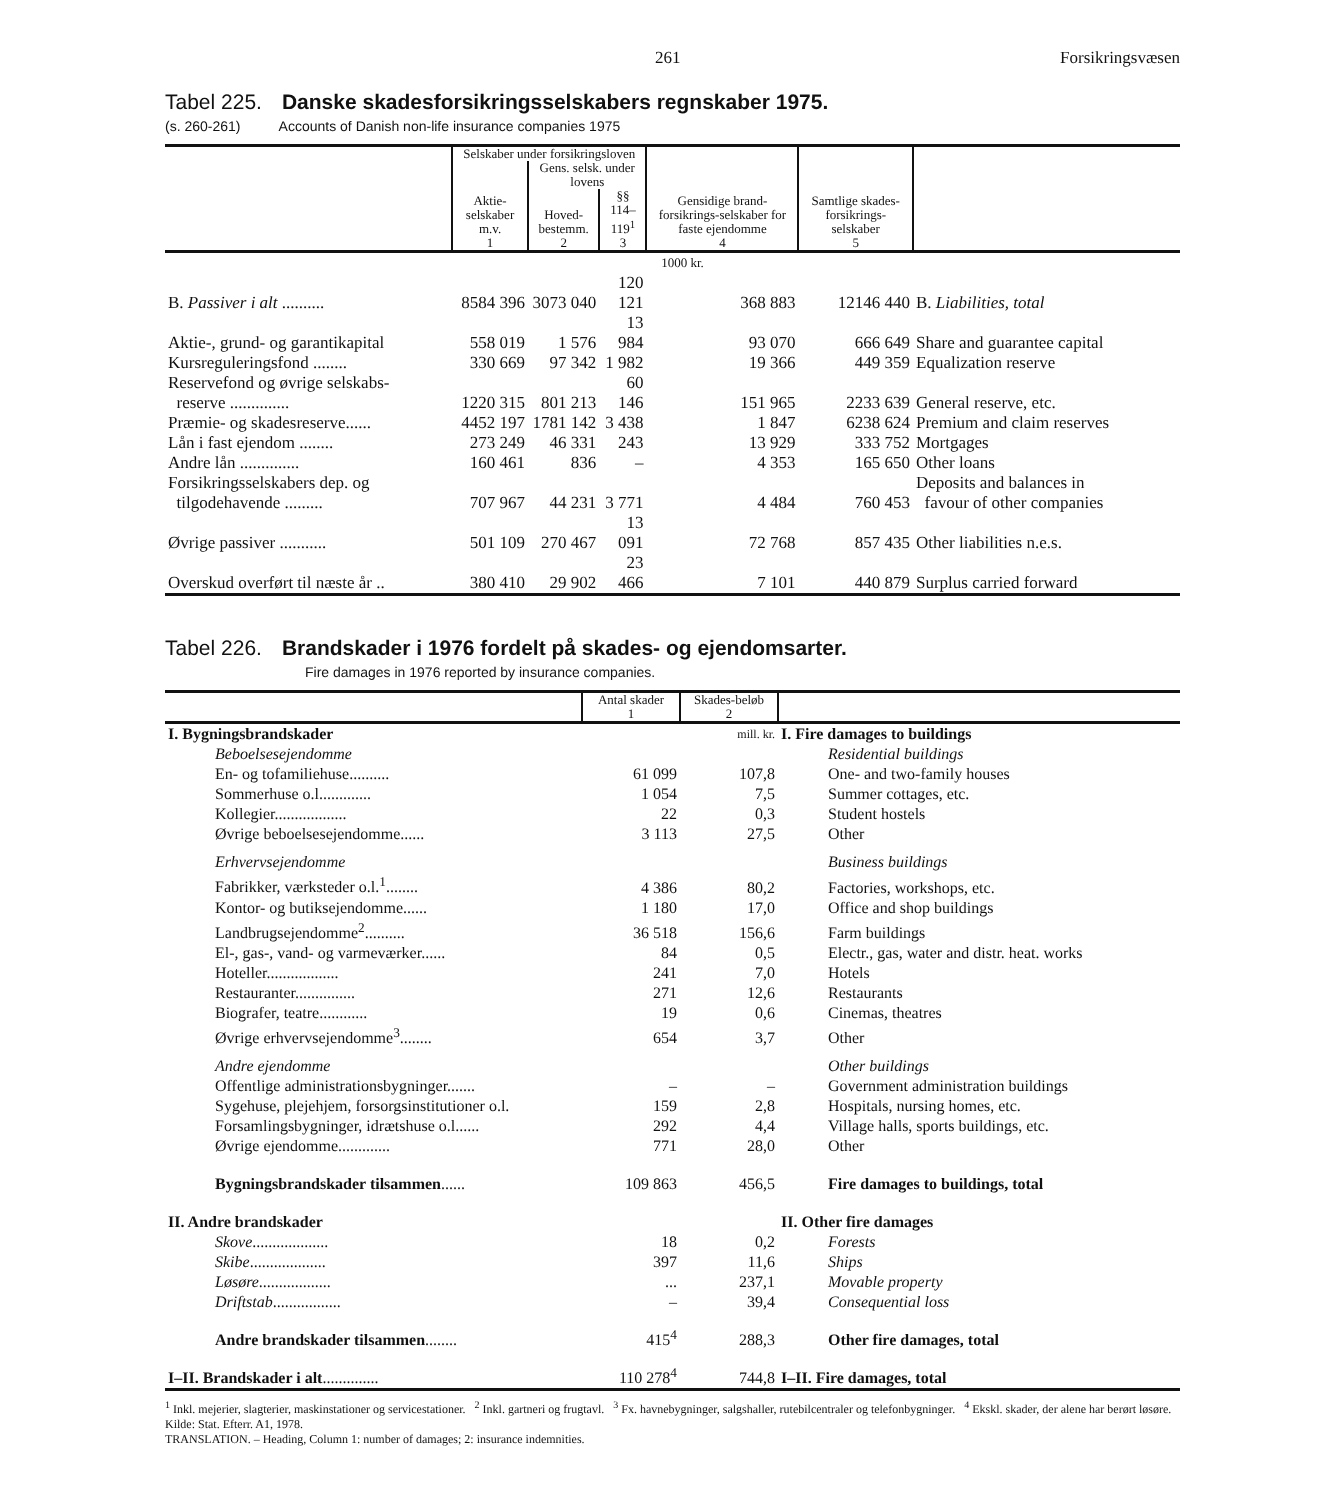261 Forsikringsvæsen
Tabel 225. Danske skadesforsikringsselskabers regnskaber 1975.
(s. 260-261) Accounts of Danish non-life insurance companies 1975
| | Selskaber under forsikringsloven | | | Gensidige brand-forsikrings-selskaber for faste ejendomme 4 | Samtlige skades-forsikrings-selskaber 5 | |
| --- | --- | --- | --- | --- | --- | --- |
| | Aktie-selskaber m.v. 1 | Gens. selsk. under lovens | | | | |
| | | Hoved-bestemm. 2 | §§ 114–119<sup>1</sup> 3 | | | |
| | 1000 kr. | | | | | |
| B. Passiver i alt .......... | 8584 396 | 3073 040 | 120 121 | 368 883 | 12146 440 | B. Liabilities, total |
| Aktie-, grund- og garantikapital | 558 019 | 1 576 | 13 984 | 93 070 | 666 649 | Share and guarantee capital |
| Kursreguleringsfond ........ | 330 669 | 97 342 | 1 982 | 19 366 | 449 359 | Equalization reserve |
| Reservefond og øvrige selskabs- reserve .............. | 1220 315 | 801 213 | 60 146 | 151 965 | 2233 639 | General reserve, etc. |
| Præmie- og skadesreserve...... | 4452 197 | 1781 142 | 3 438 | 1 847 | 6238 624 | Premium and claim reserves |
| Lån i fast ejendom ........ | 273 249 | 46 331 | 243 | 13 929 | 333 752 | Mortgages |
| Andre lån .............. | 160 461 | 836 | – | 4 353 | 165 650 | Other loans |
| Forsikringsselskabers dep. og tilgodehavende ......... | 707 967 | 44 231 | 3 771 | 4 484 | 760 453 | Deposits and balances in favour of other companies |
| Øvrige passiver ........... | 501 109 | 270 467 | 13 091 | 72 768 | 857 435 | Other liabilities n.e.s. |
| Overskud overført til næste år .. | 380 410 | 29 902 | 23 466 | 7 101 | 440 879 | Surplus carried forward |
Tabel 226. Brandskader i 1976 fordelt på skades- og ejendomsarter.
Fire damages in 1976 reported by insurance companies.
| | Antal skader 1 | Skades-beløb 2 | |
| --- | --- | --- | --- |
| I. Bygningsbrandskader | | mill. kr. | I. Fire damages to buildings |
| Beboelsesejendomme | | | Residential buildings |
| En- og tofamiliehuse.......... | 61 099 | 107,8 | One- and two-family houses |
| Sommerhuse o.l............. | 1 054 | 7,5 | Summer cottages, etc. |
| Kollegier.................. | 22 | 0,3 | Student hostels |
| Øvrige beboelsesejendomme...... | 3 113 | 27,5 | Other |
| Erhvervsejendomme | | | Business buildings |
| Fabrikker, værksteder o.l.<sup>1</sup>........ | 4 386 | 80,2 | Factories, workshops, etc. |
| Kontor- og butiksejendomme...... | 1 180 | 17,0 | Office and shop buildings |
| Landbrugsejendomme<sup>2</sup>.......... | 36 518 | 156,6 | Farm buildings |
| El-, gas-, vand- og varmeværker...... | 84 | 0,5 | Electr., gas, water and distr. heat. works |
| Hoteller.................. | 241 | 7,0 | Hotels |
| Restauranter............... | 271 | 12,6 | Restaurants |
| Biografer, teatre............ | 19 | 0,6 | Cinemas, theatres |
| Øvrige erhvervsejendomme<sup>3</sup>........ | 654 | 3,7 | Other |
| Andre ejendomme | | | Other buildings |
| Offentlige administrationsbygninger....... | – | – | Government administration buildings |
| Sygehuse, plejehjem, forsorgsinstitutioner o.l. | 159 | 2,8 | Hospitals, nursing homes, etc. |
| Forsamlingsbygninger, idrætshuse o.l...... | 292 | 4,4 | Village halls, sports buildings, etc. |
| Øvrige ejendomme............. | 771 | 28,0 | Other |
| Bygningsbrandskader tilsammen ...... | 109 863 | 456,5 | Fire damages to buildings, total |
| II. Andre brandskader | | | II. Other fire damages |
| Skove ................... | 18 | 0,2 | Forests |
| Skibe ................... | 397 | 11,6 | Ships |
| Løsøre .................. | ... | 237,1 | Movable property |
| Driftstab ................. | – | 39,4 | Consequential loss |
| Andre brandskader tilsammen ........ | 415<sup>4</sup> | 288,3 | Other fire damages, total |
| I–II. Brandskader i alt .............. | 110 278<sup>4</sup> | 744,8 | I–II. Fire damages, total |
<sup>1</sup> Inkl. mejerier, slagterier, maskinstationer og servicestationer. <sup>2</sup> Inkl. gartneri og frugtavl. <sup>3</sup> Fx. havnebygninger, salgshaller, rutebilcentraler og telefonbygninger. <sup>4</sup> Ekskl. skader, der alene har berørt løsøre.
Kilde: Stat. Efterr. A1, 1978.
TRANSLATION. – Heading, Column 1: number of damages; 2: insurance indemnities.